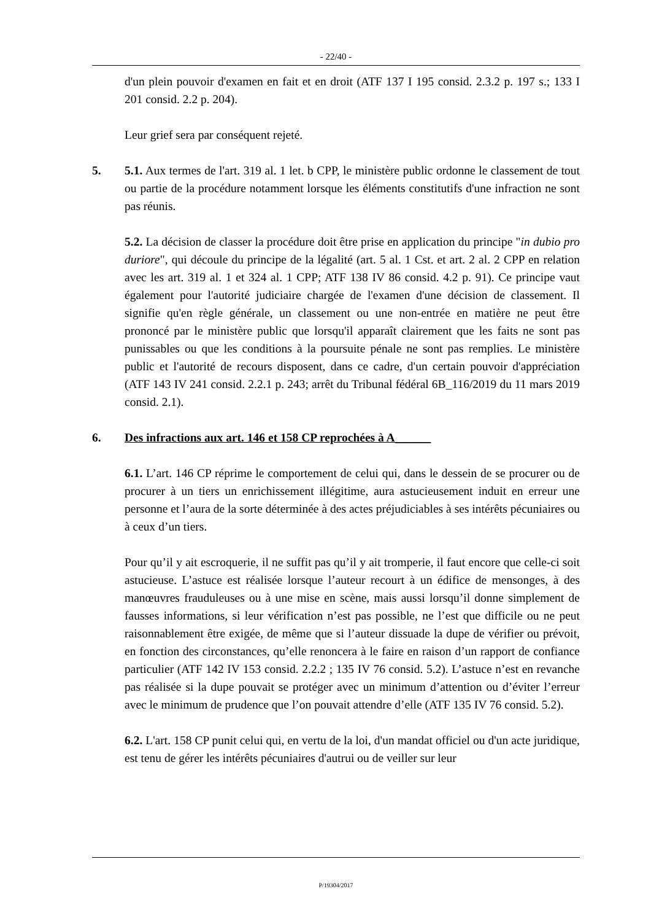- 22/40 -
d'un plein pouvoir d'examen en fait et en droit (ATF 137 I 195 consid. 2.3.2 p. 197 s.; 133 I 201 consid. 2.2 p. 204).
Leur grief sera par conséquent rejeté.
5. 5.1. Aux termes de l'art. 319 al. 1 let. b CPP, le ministère public ordonne le classement de tout ou partie de la procédure notamment lorsque les éléments constitutifs d'une infraction ne sont pas réunis.
5.2. La décision de classer la procédure doit être prise en application du principe "in dubio pro duriore", qui découle du principe de la légalité (art. 5 al. 1 Cst. et art. 2 al. 2 CPP en relation avec les art. 319 al. 1 et 324 al. 1 CPP; ATF 138 IV 86 consid. 4.2 p. 91). Ce principe vaut également pour l'autorité judiciaire chargée de l'examen d'une décision de classement. Il signifie qu'en règle générale, un classement ou une non-entrée en matière ne peut être prononcé par le ministère public que lorsqu'il apparaît clairement que les faits ne sont pas punissables ou que les conditions à la poursuite pénale ne sont pas remplies. Le ministère public et l'autorité de recours disposent, dans ce cadre, d'un certain pouvoir d'appréciation (ATF 143 IV 241 consid. 2.2.1 p. 243; arrêt du Tribunal fédéral 6B_116/2019 du 11 mars 2019 consid. 2.1).
6. Des infractions aux art. 146 et 158 CP reprochées à A______
6.1. L’art. 146 CP réprime le comportement de celui qui, dans le dessein de se procurer ou de procurer à un tiers un enrichissement illégitime, aura astucieusement induit en erreur une personne et l’aura de la sorte déterminée à des actes préjudiciables à ses intérêts pécuniaires ou à ceux d’un tiers.
Pour qu’il y ait escroquerie, il ne suffit pas qu’il y ait tromperie, il faut encore que celle-ci soit astucieuse. L’astuce est réalisée lorsque l’auteur recourt à un édifice de mensonges, à des manœuvres frauduleuses ou à une mise en scène, mais aussi lorsqu’il donne simplement de fausses informations, si leur vérification n’est pas possible, ne l’est que difficile ou ne peut raisonnablement être exigée, de même que si l’auteur dissuade la dupe de vérifier ou prévoit, en fonction des circonstances, qu’elle renoncera à le faire en raison d’un rapport de confiance particulier (ATF 142 IV 153 consid. 2.2.2 ; 135 IV 76 consid. 5.2). L’astuce n’est en revanche pas réalisée si la dupe pouvait se protéger avec un minimum d’attention ou d’éviter l’erreur avec le minimum de prudence que l’on pouvait attendre d’elle (ATF 135 IV 76 consid. 5.2).
6.2. L'art. 158 CP punit celui qui, en vertu de la loi, d'un mandat officiel ou d'un acte juridique, est tenu de gérer les intérêts pécuniaires d'autrui ou de veiller sur leur
P/19304/2017